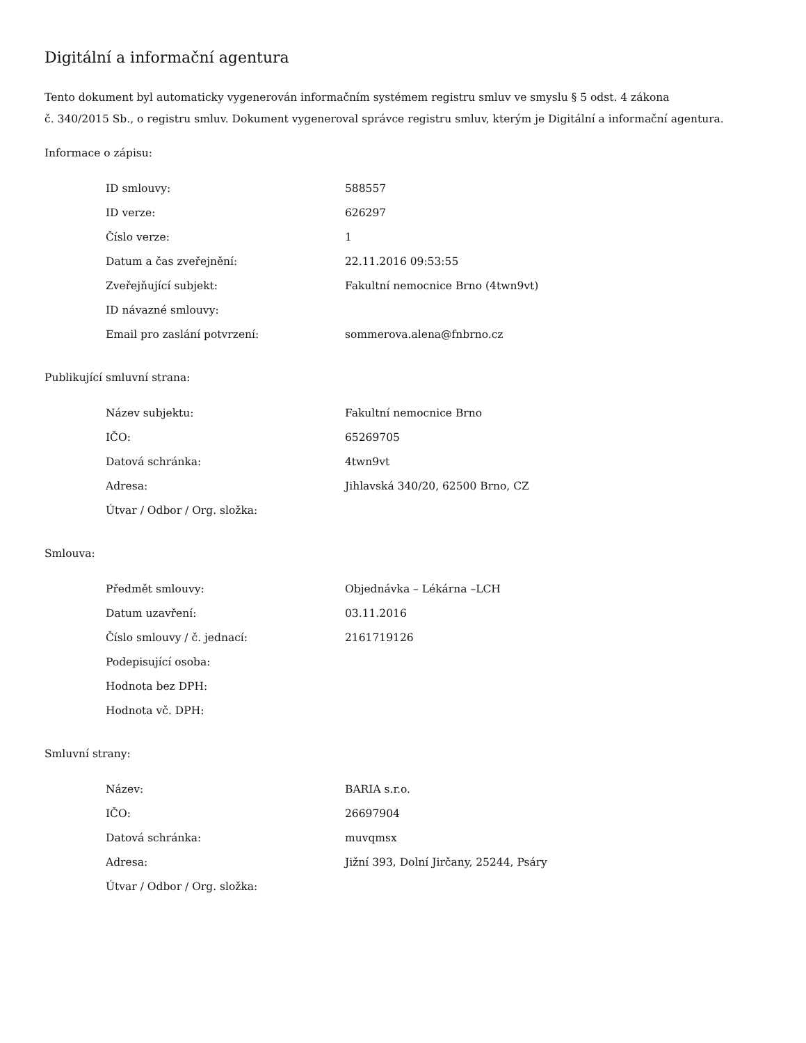Digitální a informační agentura
Tento dokument byl automaticky vygenerován informačním systémem registru smluv ve smyslu § 5 odst. 4 zákona
č. 340/2015 Sb., o registru smluv. Dokument vygeneroval správce registru smluv, kterým je Digitální a informační agentura.
Informace o zápisu:
| ID smlouvy: | 588557 |
| ID verze: | 626297 |
| Číslo verze: | 1 |
| Datum a čas zveřejnění: | 22.11.2016 09:53:55 |
| Zveřejňující subjekt: | Fakultní nemocnice Brno (4twn9vt) |
| ID návazné smlouvy: | |
| Email pro zaslání potvrzení: | sommerova.alena@fnbrno.cz |
Publikující smluvní strana:
| Název subjektu: | Fakultní nemocnice Brno |
| IČO: | 65269705 |
| Datová schránka: | 4twn9vt |
| Adresa: | Jihlavská 340/20, 62500 Brno, CZ |
| Útvar / Odbor / Org. složka: | |
Smlouva:
| Předmět smlouvy: | Objednávka – Lékárna –LCH |
| Datum uzavření: | 03.11.2016 |
| Číslo smlouvy / č. jednací: | 2161719126 |
| Podepisující osoba: | |
| Hodnota bez DPH: | |
| Hodnota vč. DPH: | |
Smluvní strany:
| Název: | BARIA s.r.o. |
| IČO: | 26697904 |
| Datová schránka: | muvqmsx |
| Adresa: | Jižní 393, Dolní Jirčany, 25244, Psáry |
| Útvar / Odbor / Org. složka: | |